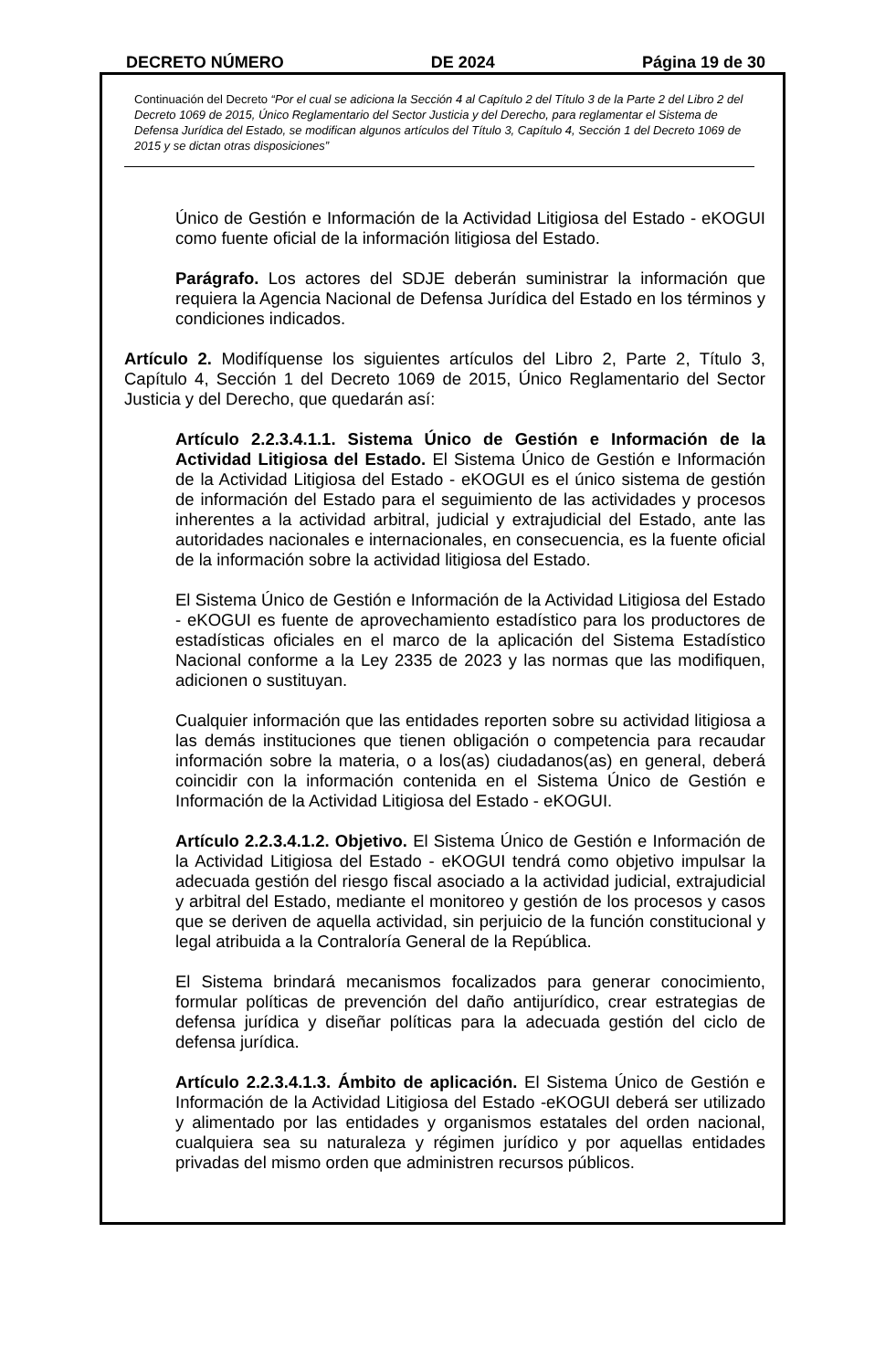DECRETO NÚMERO DE 2024 Página 19 de 30
Continuación del Decreto “Por el cual se adiciona la Sección 4 al Capítulo 2 del Título 3 de la Parte 2 del Libro 2 del Decreto 1069 de 2015, Único Reglamentario del Sector Justicia y del Derecho, para reglamentar el Sistema de Defensa Jurídica del Estado, se modifican algunos artículos del Título 3, Capítulo 4, Sección 1 del Decreto 1069 de 2015 y se dictan otras disposiciones”
Único de Gestión e Información de la Actividad Litigiosa del Estado - eKOGUI como fuente oficial de la información litigiosa del Estado.
Parágrafo. Los actores del SDJE deberán suministrar la información que requiera la Agencia Nacional de Defensa Jurídica del Estado en los términos y condiciones indicados.
Artículo 2. Modifíquense los siguientes artículos del Libro 2, Parte 2, Título 3, Capítulo 4, Sección 1 del Decreto 1069 de 2015, Único Reglamentario del Sector Justicia y del Derecho, que quedarán así:
Artículo 2.2.3.4.1.1. Sistema Único de Gestión e Información de la Actividad Litigiosa del Estado. El Sistema Único de Gestión e Información de la Actividad Litigiosa del Estado - eKOGUI es el único sistema de gestión de información del Estado para el seguimiento de las actividades y procesos inherentes a la actividad arbitral, judicial y extrajudicial del Estado, ante las autoridades nacionales e internacionales, en consecuencia, es la fuente oficial de la información sobre la actividad litigiosa del Estado.
El Sistema Único de Gestión e Información de la Actividad Litigiosa del Estado - eKOGUI es fuente de aprovechamiento estadístico para los productores de estadísticas oficiales en el marco de la aplicación del Sistema Estadístico Nacional conforme a la Ley 2335 de 2023 y las normas que las modifiquen, adicionen o sustituyan.
Cualquier información que las entidades reporten sobre su actividad litigiosa a las demás instituciones que tienen obligación o competencia para recaudar información sobre la materia, o a los(as) ciudadanos(as) en general, deberá coincidir con la información contenida en el Sistema Único de Gestión e Información de la Actividad Litigiosa del Estado - eKOGUI.
Artículo 2.2.3.4.1.2. Objetivo. El Sistema Único de Gestión e Información de la Actividad Litigiosa del Estado - eKOGUI tendrá como objetivo impulsar la adecuada gestión del riesgo fiscal asociado a la actividad judicial, extrajudicial y arbitral del Estado, mediante el monitoreo y gestión de los procesos y casos que se deriven de aquella actividad, sin perjuicio de la función constitucional y legal atribuida a la Contraloría General de la República.
El Sistema brindará mecanismos focalizados para generar conocimiento, formular políticas de prevención del daño antijurídico, crear estrategias de defensa jurídica y diseñar políticas para la adecuada gestión del ciclo de defensa jurídica.
Artículo 2.2.3.4.1.3. Ámbito de aplicación. El Sistema Único de Gestión e Información de la Actividad Litigiosa del Estado -eKOGUI deberá ser utilizado y alimentado por las entidades y organismos estatales del orden nacional, cualquiera sea su naturaleza y régimen jurídico y por aquellas entidades privadas del mismo orden que administren recursos públicos.